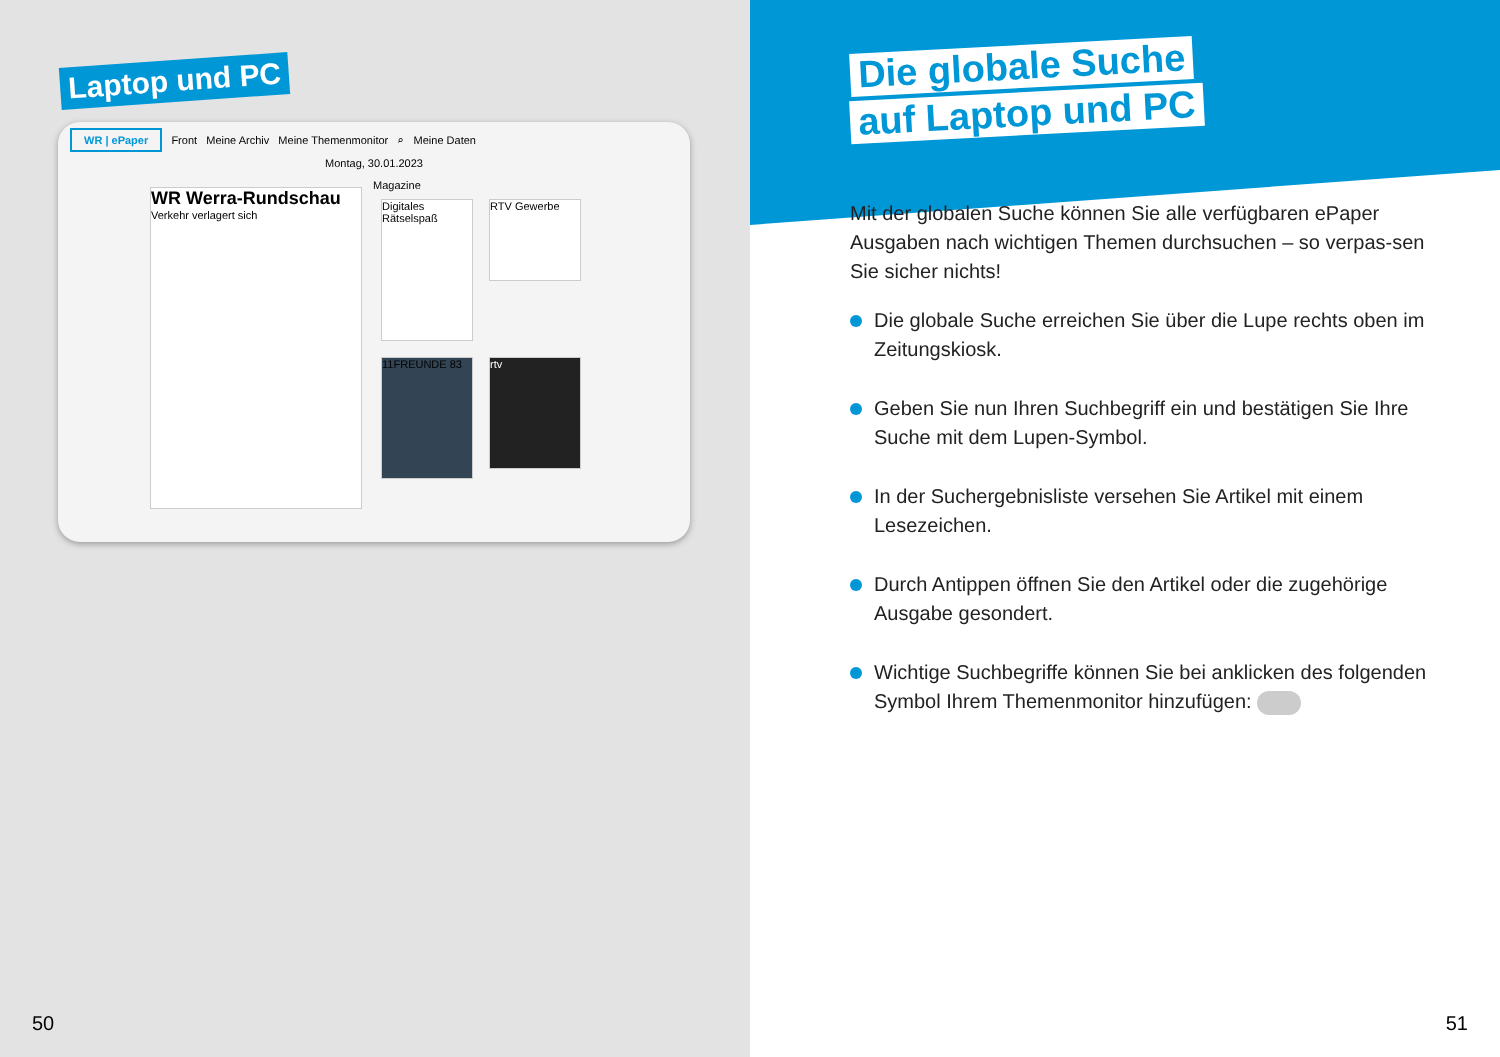Laptop und PC
WR | ePaper Front Meine Archiv Meine Themenmonitor ⌕ Meine Daten
Montag, 30.01.2023
WR Werra-Rundschau
Verkehr verlagert sich
Magazine
Digitales Rätselspaß
RTV Gewerbe
11FREUNDE 83
rtv
50
Die globale Suche
auf Laptop und PC
Mit der globalen Suche können Sie alle verfügbaren ePaper Ausgaben nach wichtigen Themen durchsuchen – so verpas-sen Sie sicher nichts!
Die globale Suche erreichen Sie über die Lupe rechts oben im Zeitungskiosk.
Geben Sie nun Ihren Suchbegriff ein und bestätigen Sie Ihre Suche mit dem Lupen-Symbol.
In der Suchergebnisliste versehen Sie Artikel mit einem Lesezeichen.
Durch Antippen öffnen Sie den Artikel oder die zugehörige Ausgabe gesondert.
Wichtige Suchbegriffe können Sie bei anklicken des folgenden Symbol Ihrem Themenmonitor hinzufügen:
51